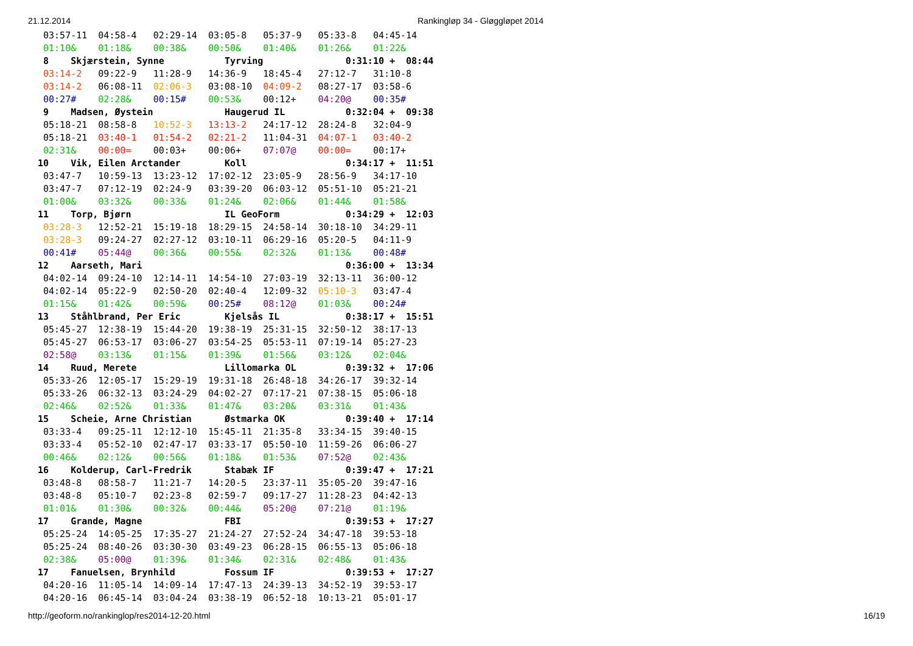21.12.2014 Rankingløp 34 - Gløggløpet 2014
 03:57-11  04:58-4   02:29-14  03:05-8   05:37-9   05:33-8   04:45-14
 01:10&    01:18&    00:38&    00:50&    01:40&    01:26&    01:22&
 8    Skjærstein, Synne           Tyrving               0:31:10 +  08:44
 03:14-2   09:22-9   11:28-9   14:36-9   18:45-4   27:12-7   31:10-8
 03:14-2   06:08-11  02:06-3   03:08-10  04:09-2   08:27-17  03:58-6
 00:27#    02:28&    00:15#    00:53&    00:12+    04:20@    00:35#
 9    Madsen, Øystein             Haugerud IL           0:32:04 +  09:38
 05:18-21  08:58-8   10:52-3   13:13-2   24:17-12  28:24-8   32:04-9
 05:18-21  03:40-1   01:54-2   02:21-2   11:04-31  04:07-1   03:40-2
 02:31&    00:00=    00:03+    00:06+    07:07@    00:00=    00:17+
10    Vik, Eilen Arctander        Koll                  0:34:17 +  11:51
 03:47-7   10:59-13  13:23-12  17:02-12  23:05-9   28:56-9   34:17-10
 03:47-7   07:12-19  02:24-9   03:39-20  06:03-12  05:51-10  05:21-21
 01:00&    03:32&    00:33&    01:24&    02:06&    01:44&    01:58&
11    Torp, Bjørn                 IL GeoForm            0:34:29 +  12:03
 03:28-3   12:52-21  15:19-18  18:29-15  24:58-14  30:18-10  34:29-11
 03:28-3   09:24-27  02:27-12  03:10-11  06:29-16  05:20-5   04:11-9
 00:41#    05:44@    00:36&    00:55&    02:32&    01:13&    00:48#
12    Aarseth, Mari                                     0:36:00 +  13:34
 04:02-14  09:24-10  12:14-11  14:54-10  27:03-19  32:13-11  36:00-12
 04:02-14  05:22-9   02:50-20  02:40-4   12:09-32  05:10-3   03:47-4
 01:15&    01:42&    00:59&    00:25#    08:12@    01:03&    00:24#
13    Ståhlbrand, Per Eric        Kjelsås IL            0:38:17 +  15:51
 05:45-27  12:38-19  15:44-20  19:38-19  25:31-15  32:50-12  38:17-13
 05:45-27  06:53-17  03:06-27  03:54-25  05:53-11  07:19-14  05:27-23
 02:58@    03:13&    01:15&    01:39&    01:56&    03:12&    02:04&
14    Ruud, Merete                Lillomarka OL         0:39:32 +  17:06
 05:33-26  12:05-17  15:29-19  19:31-18  26:48-18  34:26-17  39:32-14
 05:33-26  06:32-13  03:24-29  04:02-27  07:17-21  07:38-15  05:06-18
 02:46&    02:52&    01:33&    01:47&    03:20&    03:31&    01:43&
15    Scheie, Arne Christian      Østmarka OK           0:39:40 +  17:14
 03:33-4   09:25-11  12:12-10  15:45-11  21:35-8   33:34-15  39:40-15
 03:33-4   05:52-10  02:47-17  03:33-17  05:50-10  11:59-26  06:06-27
 00:46&    02:12&    00:56&    01:18&    01:53&    07:52@    02:43&
16    Kolderup, Carl-Fredrik      Stabæk IF             0:39:47 +  17:21
 03:48-8   08:58-7   11:21-7   14:20-5   23:37-11  35:05-20  39:47-16
 03:48-8   05:10-7   02:23-8   02:59-7   09:17-27  11:28-23  04:42-13
 01:01&    01:30&    00:32&    00:44&    05:20@    07:21@    01:19&
17    Grande, Magne               FBI                   0:39:53 +  17:27
 05:25-24  14:05-25  17:35-27  21:24-27  27:52-24  34:47-18  39:53-18
 05:25-24  08:40-26  03:30-30  03:49-23  06:28-15  06:55-13  05:06-18
 02:38&    05:00@    01:39&    01:34&    02:31&    02:48&    01:43&
17    Fanuelsen, Brynhild         Fossum IF             0:39:53 +  17:27
 04:20-16  11:05-14  14:09-14  17:47-13  24:39-13  34:52-19  39:53-17
 04:20-16  06:45-14  03:04-24  03:38-19  06:52-18  10:13-21  05:01-17
http://geoform.no/rankinglop/res2014-12-20.html 16/19